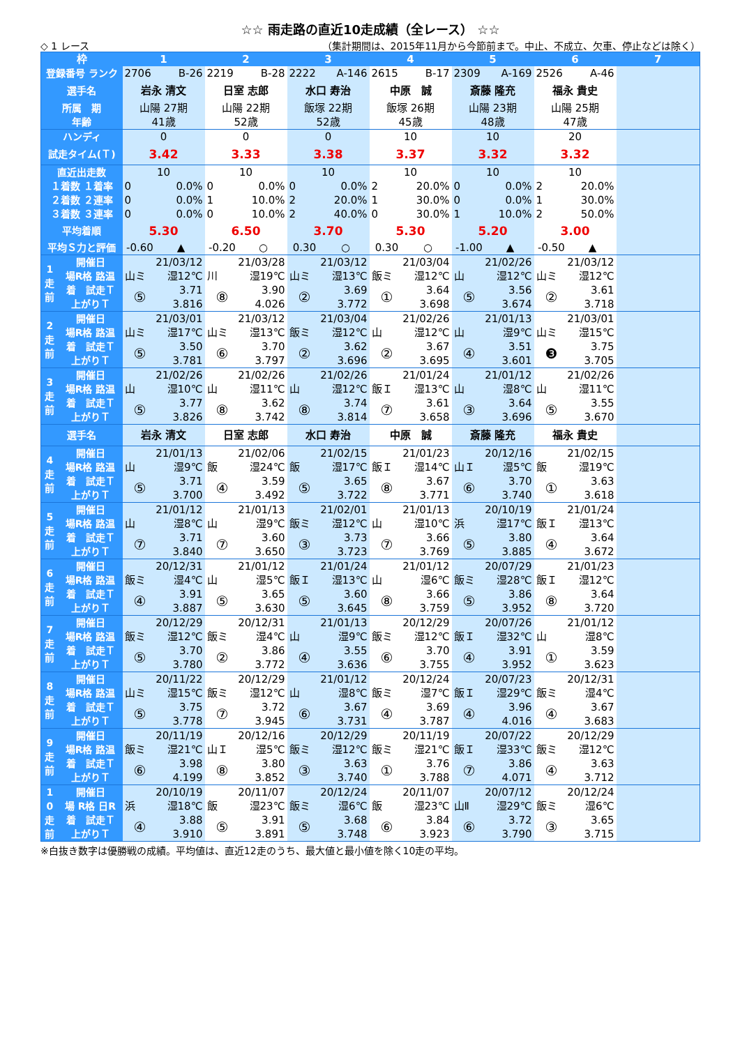☆☆ 雨走路の直近10走成績（全レース） ☆☆
◇ 1 レース （集計期間は、2015年11月から今節前まで。中止、不成立、欠車、停止などは除く）
| 枠 | | 1 | | 2 | | 3 | | 4 | | 5 | | 6 | | 7 |
| --- | --- | --- | --- | --- | --- | --- | --- | --- | --- | --- | --- | --- | --- | --- |
| 登録番号 ランク | | 2706 | B-26 | 2219 | B-28 | 2222 | A-146 | 2615 | B-17 | 2309 | A-169 | 2526 | A-46 | |
| 選手名 | | 岩永 清文 | | 日室 志郎 | | 水口 寿治 | | 中原 誠 | | 斎藤 隆充 | | 福永 貴史 | | |
| 所属 期 | | 山陽 27期 | | 山陽 22期 | | 飯塚 22期 | | 飯塚 26期 | | 山陽 23期 | | 山陽 25期 | | |
| 年齢 | | 41歳 | | 52歳 | | 52歳 | | 45歳 | | 48歳 | | 47歳 | | |
| ハンディ | | 0 | | 0 | | 0 | | 10 | | 10 | | 20 | | |
| 試走タイム(Ｔ) | | 3.42 | | 3.33 | | 3.38 | | 3.37 | | 3.32 | | 3.32 | | |
| 直近出走数 | | 10 | | 10 | | 10 | | 10 | | 10 | | 10 | | |
| １着数 １着率 | | 0 | 0.0% | 0 | 0.0% | 0 | 0.0% | 2 | 20.0% | 0 | 0.0% | 2 | 20.0% | |
| ２着数 ２連率 | | 0 | 0.0% | 1 | 10.0% | 2 | 20.0% | 1 | 30.0% | 0 | 0.0% | 1 | 30.0% | |
| ３着数 ３連率 | | 0 | 0.0% | 0 | 10.0% | 2 | 40.0% | 0 | 30.0% | 1 | 10.0% | 2 | 50.0% | |
| 平均着順 | | 5.30 | | 6.50 | | 3.70 | | 5.30 | | 5.20 | | 3.00 | | |
| 平均Ｓ力と評価 | | -0.60 | ▲ | -0.20 | ○ | 0.30 | ○ | 0.30 | ○ | -1.00 | ▲ | -0.50 | ▲ | |
| 1 走 前 | 開催日 | 21/03/12 | | 21/03/28 | | 21/03/12 | | 21/03/04 | | 21/02/26 | | 21/03/12 | | |
| | 場R格 路温 | 山ミ | 湿12℃ | 川 | 湿19℃ | 山ミ | 湿13℃ | 飯ミ | 湿12℃ | 山 | 湿12℃ | 山ミ | 湿12℃ | |
| | 着 試走Ｔ | ⑤ | 3.71 | ⑧ | 3.90 | ② | 3.69 | ① | 3.64 | ⑤ | 3.56 | ② | 3.61 | |
| | 上がりＴ | | 3.816 | | 4.026 | | 3.772 | | 3.698 | | 3.674 | | 3.718 | |
| 2 走 前 | 開催日 | 21/03/01 | | 21/03/12 | | 21/03/04 | | 21/02/26 | | 21/01/13 | | 21/03/01 | | |
| | 場R格 路温 | 山ミ | 湿17℃ | 山ミ | 湿13℃ | 飯ミ | 湿12℃ | 山 | 湿12℃ | 山 | 湿9℃ | 山ミ | 湿15℃ | |
| | 着 試走Ｔ | ⑤ | 3.50 | ⑥ | 3.70 | ② | 3.62 | ② | 3.67 | ④ | 3.51 | ❸ | 3.75 | |
| | 上がりＴ | | 3.781 | | 3.797 | | 3.696 | | 3.695 | | 3.601 | | 3.705 | |
| 3 走 前 | 開催日 | 21/02/26 | | 21/02/26 | | 21/02/26 | | 21/01/24 | | 21/01/12 | | 21/02/26 | | |
| | 場R格 路温 | 山 | 湿10℃ | 山 | 湿11℃ | 山 | 湿12℃ | 飯Ｉ | 湿13℃ | 山 | 湿8℃ | 山 | 湿11℃ | |
| | 着 試走Ｔ | ⑤ | 3.77 | ⑧ | 3.62 | ⑧ | 3.74 | ⑦ | 3.61 | ③ | 3.64 | ⑤ | 3.55 | |
| | 上がりＴ | | 3.826 | | 3.742 | | 3.814 | | 3.658 | | 3.696 | | 3.670 | |
| 選手名 | | 岩永 清文 | | 日室 志郎 | | 水口 寿治 | | 中原 誠 | | 斎藤 隆充 | | 福永 貴史 | | |
| 4 走 前 | 開催日 | 21/01/13 | | 21/02/06 | | 21/02/15 | | 21/01/23 | | 20/12/16 | | 21/02/15 | | |
| | 場R格 路温 | 山 | 湿9℃ | 飯 | 湿24℃ | 飯 | 湿17℃ | 飯Ｉ | 湿14℃ | 山Ｉ | 湿5℃ | 飯 | 湿19℃ | |
| | 着 試走Ｔ | ⑤ | 3.71 | ④ | 3.59 | ⑤ | 3.65 | ⑧ | 3.67 | ⑥ | 3.70 | ① | 3.63 | |
| | 上がりＴ | | 3.700 | | 3.492 | | 3.722 | | 3.771 | | 3.740 | | 3.618 | |
| 5 走 前 | 開催日 | 21/01/12 | | 21/01/13 | | 21/02/01 | | 21/01/13 | | 20/10/19 | | 21/01/24 | | |
| | 場R格 路温 | 山 | 湿8℃ | 山 | 湿9℃ | 飯ミ | 湿12℃ | 山 | 湿10℃ | 浜 | 湿17℃ | 飯Ｉ | 湿13℃ | |
| | 着 試走Ｔ | ⑦ | 3.71 | ⑦ | 3.60 | ③ | 3.73 | ⑦ | 3.66 | ⑤ | 3.80 | ④ | 3.64 | |
| | 上がりＴ | | 3.840 | | 3.650 | | 3.723 | | 3.769 | | 3.885 | | 3.672 | |
| 6 走 前 | 開催日 | 20/12/31 | | 21/01/12 | | 21/01/24 | | 21/01/12 | | 20/07/29 | | 21/01/23 | | |
| | 場R格 路温 | 飯ミ | 湿4℃ | 山 | 湿5℃ | 飯Ｉ | 湿13℃ | 山 | 湿6℃ | 飯ミ | 湿28℃ | 飯Ｉ | 湿12℃ | |
| | 着 試走Ｔ | ④ | 3.91 | ⑤ | 3.65 | ⑤ | 3.60 | ⑧ | 3.66 | ⑤ | 3.86 | ⑧ | 3.64 | |
| | 上がりＴ | | 3.887 | | 3.630 | | 3.645 | | 3.759 | | 3.952 | | 3.720 | |
| 7 走 前 | 開催日 | 20/12/29 | | 20/12/31 | | 21/01/13 | | 20/12/29 | | 20/07/26 | | 21/01/12 | | |
| | 場R格 路温 | 飯ミ | 湿12℃ | 飯ミ | 湿4℃ | 山 | 湿9℃ | 飯ミ | 湿12℃ | 飯Ｉ | 湿32℃ | 山 | 湿8℃ | |
| | 着 試走Ｔ | ⑤ | 3.70 | ② | 3.86 | ④ | 3.55 | ⑥ | 3.70 | ④ | 3.91 | ① | 3.59 | |
| | 上がりＴ | | 3.780 | | 3.772 | | 3.636 | | 3.755 | | 3.952 | | 3.623 | |
| 8 走 前 | 開催日 | 20/11/22 | | 20/12/29 | | 21/01/12 | | 20/12/24 | | 20/07/23 | | 20/12/31 | | |
| | 場R格 路温 | 山ミ | 湿15℃ | 飯ミ | 湿12℃ | 山 | 湿8℃ | 飯ミ | 湿7℃ | 飯Ｉ | 湿29℃ | 飯ミ | 湿4℃ | |
| | 着 試走Ｔ | ⑤ | 3.75 | ⑦ | 3.72 | ⑥ | 3.67 | ④ | 3.69 | ④ | 3.96 | ④ | 3.67 | |
| | 上がりＴ | | 3.778 | | 3.945 | | 3.731 | | 3.787 | | 4.016 | | 3.683 | |
| 9 走 前 | 開催日 | 20/11/19 | | 20/12/16 | | 20/12/29 | | 20/11/19 | | 20/07/22 | | 20/12/29 | | |
| | 場R格 路温 | 飯ミ | 湿21℃ | 山Ｉ | 湿5℃ | 飯ミ | 湿12℃ | 飯ミ | 湿21℃ | 飯Ｉ | 湿33℃ | 飯ミ | 湿12℃ | |
| | 着 試走Ｔ | ⑥ | 3.98 | ⑧ | 3.80 | ③ | 3.63 | ① | 3.76 | ⑦ | 3.86 | ④ | 3.63 | |
| | 上がりＴ | | 4.199 | | 3.852 | | 3.740 | | 3.788 | | 4.071 | | 3.712 | |
| 1 0 走 前 | 開催日 | 20/10/19 | | 20/11/07 | | 20/12/24 | | 20/11/07 | | 20/07/12 | | 20/12/24 | | |
| | 場 R格 日R | 浜 | 湿18℃ | 飯 | 湿23℃ | 飯ミ | 湿6℃ | 飯 | 湿23℃ | 山Ⅱ | 湿29℃ | 飯ミ | 湿6℃ | |
| | 着 試走Ｔ | ④ | 3.88 | ⑤ | 3.91 | ⑤ | 3.68 | ⑥ | 3.84 | ⑥ | 3.72 | ③ | 3.65 | |
| | 上がりＴ | | 3.910 | | 3.891 | | 3.748 | | 3.923 | | 3.790 | | 3.715 | |
※白抜き数字は優勝戦の成績。平均値は、直近12走のうち、最大値と最小値を除く10走の平均。